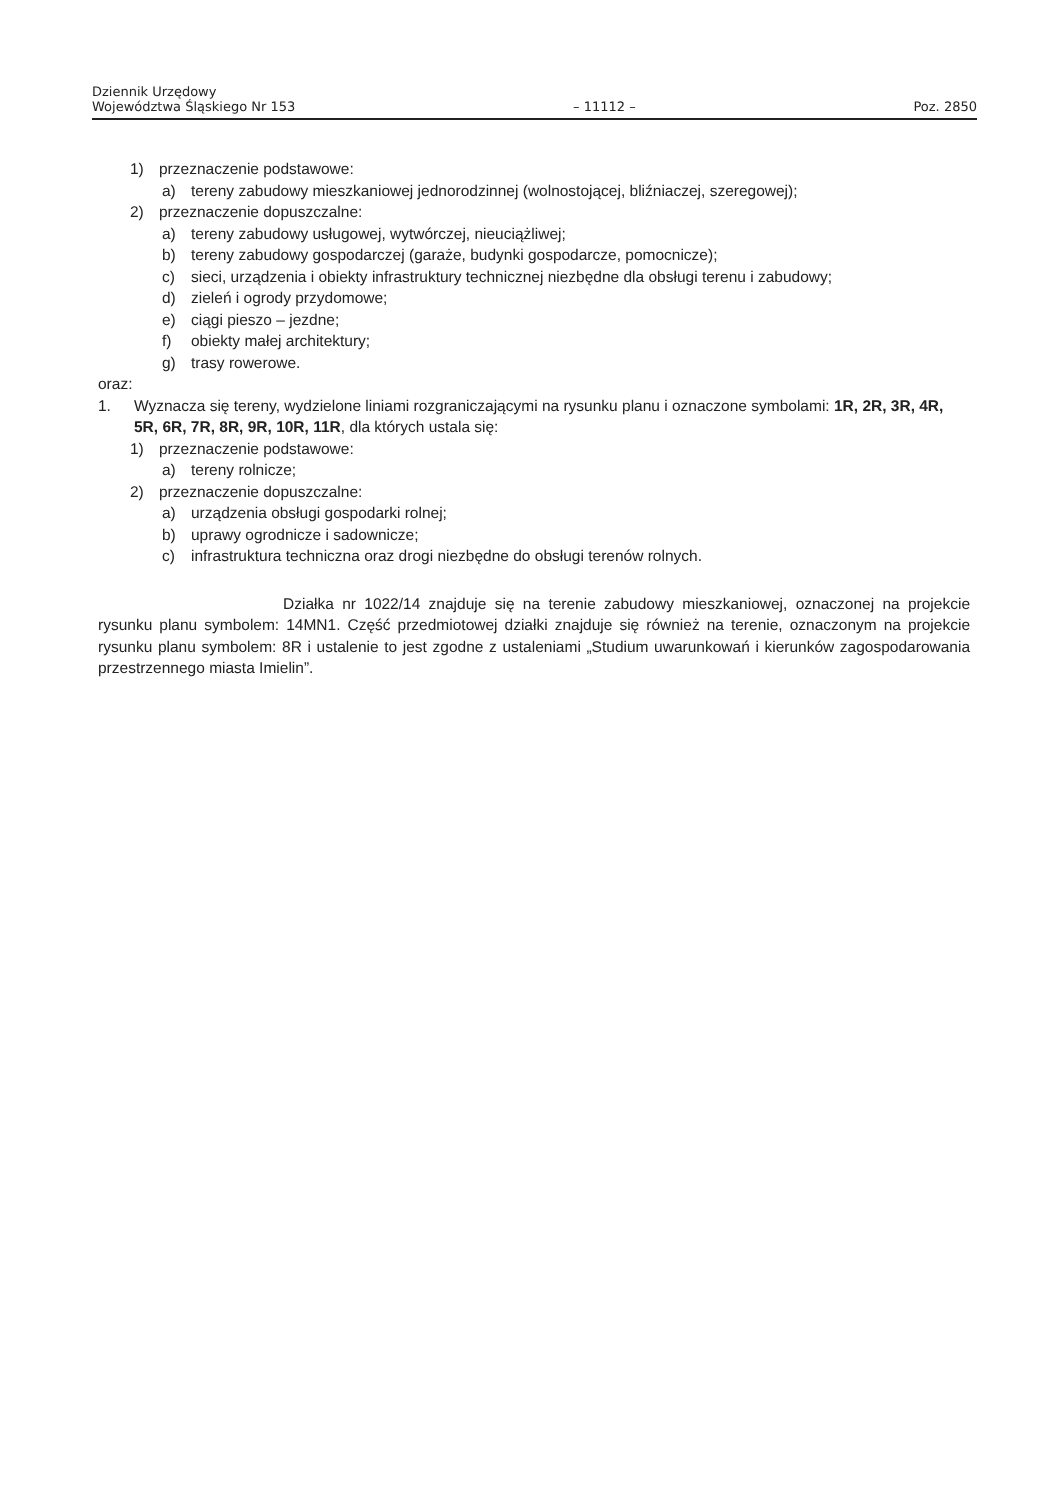Dziennik Urzędowy
Województwa Śląskiego Nr 153
– 11112 –
Poz. 2850
1) przeznaczenie podstawowe:
a) tereny zabudowy mieszkaniowej jednorodzinnej (wolnostojącej, bliźniaczej, szeregowej);
2) przeznaczenie dopuszczalne:
a) tereny zabudowy usługowej, wytwórczej, nieuciążliwej;
b) tereny zabudowy gospodarczej (garaże, budynki gospodarcze, pomocnicze);
c) sieci, urządzenia i obiekty infrastruktury technicznej niezbędne dla obsługi terenu i zabudowy;
d) zieleń i ogrody przydomowe;
e) ciągi pieszo – jezdne;
f) obiekty małej architektury;
g) trasy rowerowe.
oraz:
1. Wyznacza się tereny, wydzielone liniami rozgraniczającymi na rysunku planu i oznaczone symbolami: 1R, 2R, 3R, 4R, 5R, 6R, 7R, 8R, 9R, 10R, 11R, dla których ustala się:
1) przeznaczenie podstawowe:
a) tereny rolnicze;
2) przeznaczenie dopuszczalne:
a) urządzenia obsługi gospodarki rolnej;
b) uprawy ogrodnicze i sadownicze;
c) infrastruktura techniczna oraz drogi niezbędne do obsługi terenów rolnych.
Działka nr 1022/14 znajduje się na terenie zabudowy mieszkaniowej, oznaczonej na projekcie rysunku planu symbolem: 14MN1. Część przedmiotowej działki znajduje się również na terenie, oznaczonym na projekcie rysunku planu symbolem: 8R i ustalenie to jest zgodne z ustaleniami „Studium uwarunkowań i kierunków zagospodarowania przestrzennego miasta Imielin”.